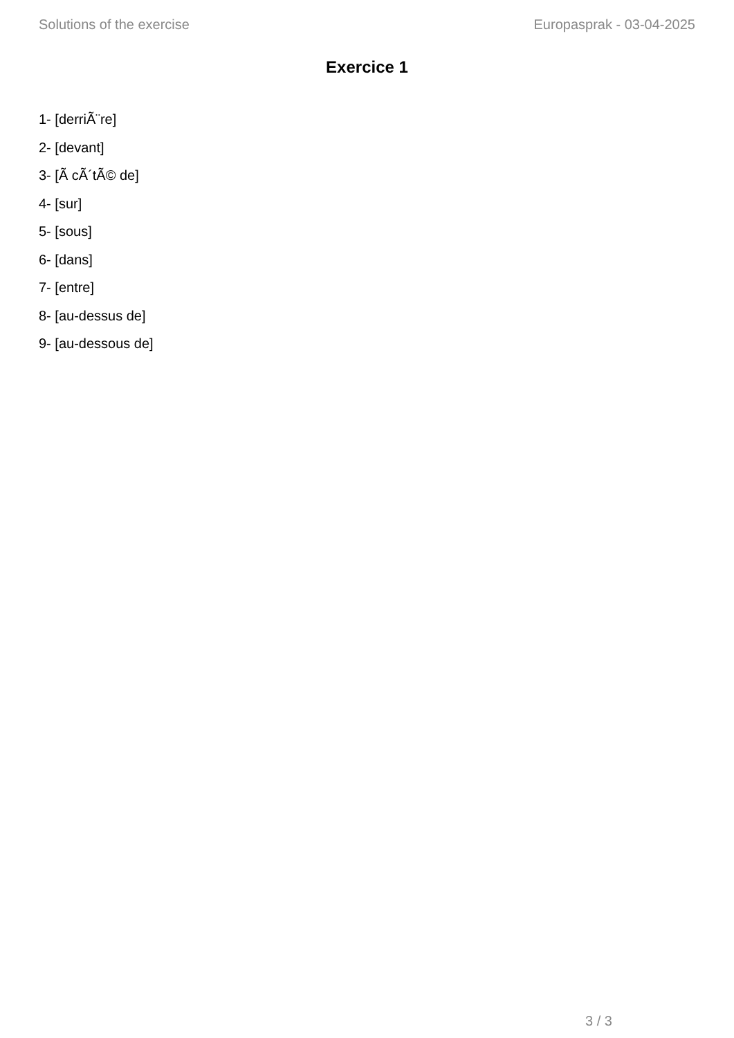Solutions of the exercise Europasprak - 03-04-2025
Exercice 1
1- [derriÃ¨re]
2- [devant]
3- [Ã cÃ´tÃ© de]
4- [sur]
5- [sous]
6- [dans]
7- [entre]
8- [au-dessus de]
9- [au-dessous de]
3 / 3